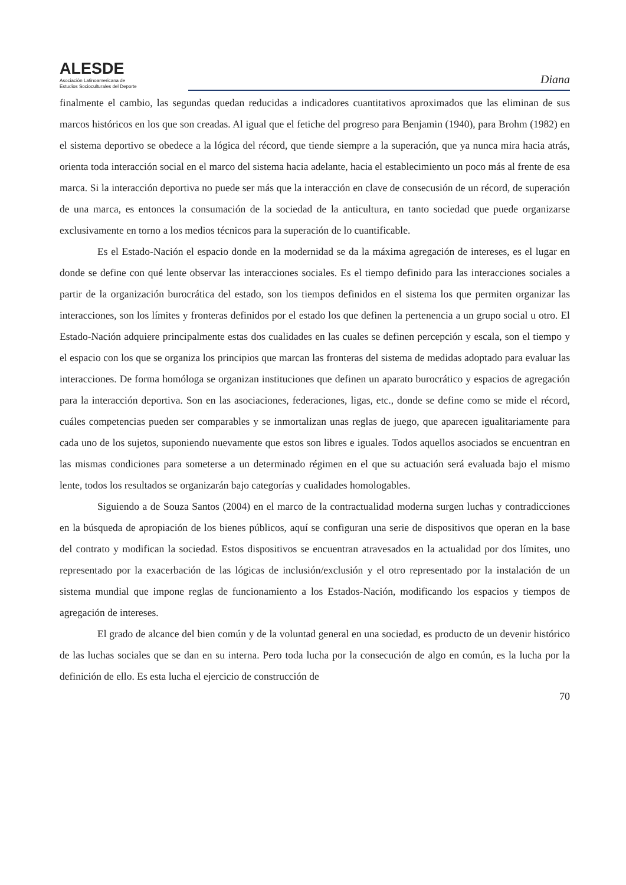ALESDE
Asociación Latinoamericana de
Estudios Socioculturales del Deporte
Diana
finalmente el cambio, las segundas quedan reducidas a indicadores cuantitativos aproximados que las eliminan de sus marcos históricos en los que son creadas. Al igual que el fetiche del progreso para Benjamin (1940), para Brohm (1982) en el sistema deportivo se obedece a la lógica del récord, que tiende siempre a la superación, que ya nunca mira hacia atrás, orienta toda interacción social en el marco del sistema hacia adelante, hacia el establecimiento un poco más al frente de esa marca. Si la interacción deportiva no puede ser más que la interacción en clave de consecusión de un récord, de superación de una marca, es entonces la consumación de la sociedad de la anticultura, en tanto sociedad que puede organizarse exclusivamente en torno a los medios técnicos para la superación de lo cuantificable.
Es el Estado-Nación el espacio donde en la modernidad se da la máxima agregación de intereses, es el lugar en donde se define con qué lente observar las interacciones sociales. Es el tiempo definido para las interacciones sociales a partir de la organización burocrática del estado, son los tiempos definidos en el sistema los que permiten organizar las interacciones, son los límites y fronteras definidos por el estado los que definen la pertenencia a un grupo social u otro. El Estado-Nación adquiere principalmente estas dos cualidades en las cuales se definen percepción y escala, son el tiempo y el espacio con los que se organiza los principios que marcan las fronteras del sistema de medidas adoptado para evaluar las interacciones. De forma homóloga se organizan instituciones que definen un aparato burocrático y espacios de agregación para la interacción deportiva. Son en las asociaciones, federaciones, ligas, etc., donde se define como se mide el récord, cuáles competencias pueden ser comparables y se inmortalizan unas reglas de juego, que aparecen igualitariamente para cada uno de los sujetos, suponiendo nuevamente que estos son libres e iguales. Todos aquellos asociados se encuentran en las mismas condiciones para someterse a un determinado régimen en el que su actuación será evaluada bajo el mismo lente, todos los resultados se organizarán bajo categorías y cualidades homologables.
Siguiendo a de Souza Santos (2004) en el marco de la contractualidad moderna surgen luchas y contradicciones en la búsqueda de apropiación de los bienes públicos, aquí se configuran una serie de dispositivos que operan en la base del contrato y modifican la sociedad. Estos dispositivos se encuentran atravesados en la actualidad por dos límites, uno representado por la exacerbación de las lógicas de inclusión/exclusión y el otro representado por la instalación de un sistema mundial que impone reglas de funcionamiento a los Estados-Nación, modificando los espacios y tiempos de agregación de intereses.
El grado de alcance del bien común y de la voluntad general en una sociedad, es producto de un devenir histórico de las luchas sociales que se dan en su interna. Pero toda lucha por la consecución de algo en común, es la lucha por la definición de ello. Es esta lucha el ejercicio de construcción de
70